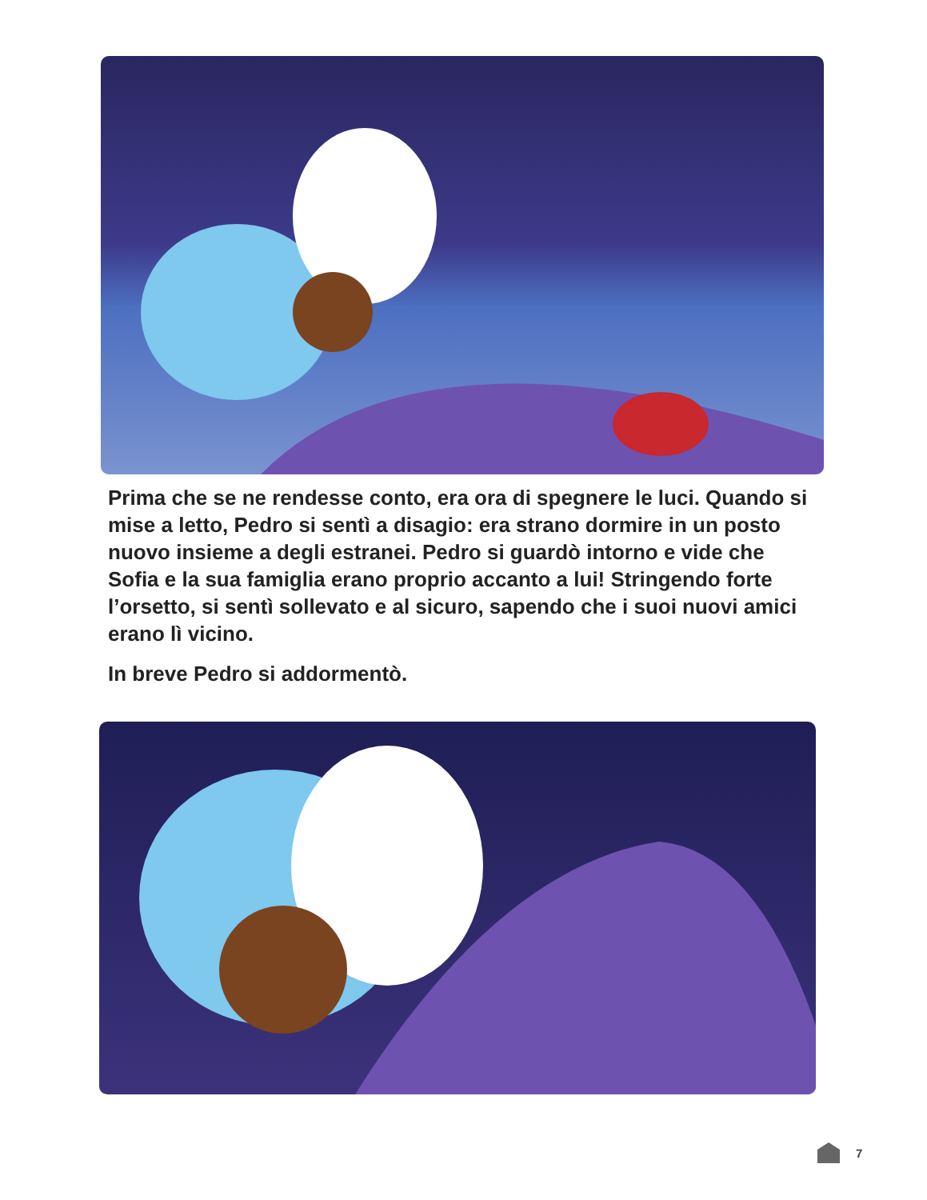Prima che se ne rendesse conto, era ora di spegnere le luci. Quando si mise a letto, Pedro si sentì a disagio: era strano dormire in un posto nuovo insieme a degli estranei. Pedro si guardò intorno e vide che Sofia e la sua famiglia erano proprio accanto a lui! Stringendo forte l’orsetto, si sentì sollevato e al sicuro, sapendo che i suoi nuovi amici erano lì vicino.
In breve Pedro si addormentò.
7